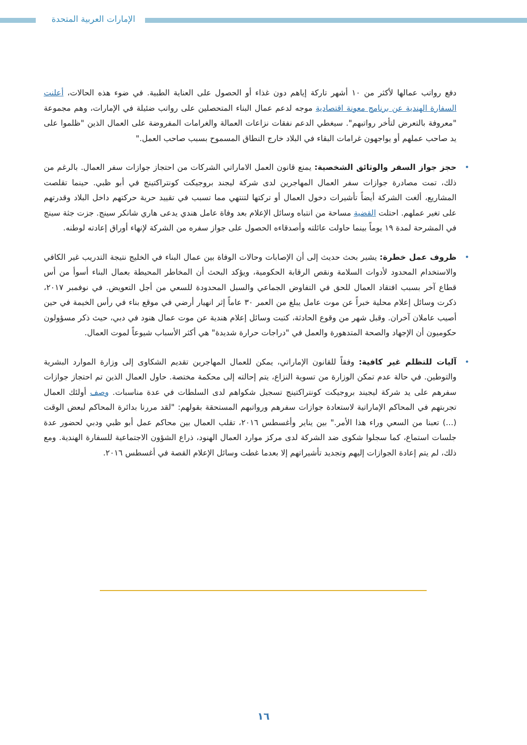الإمارات العربية المتحدة
دفع رواتب عمالها لأكثر من ١٠ أشهر تاركة إياهم دون غذاء أو الحصول على العناية الطبية. في ضوء هذه الحالات، أعلنت السفارة الهندية عن برنامج معونة اقتصادية موجه لدعم عمال البناء المتحصلين على رواتب ضئيلة في الإمارات، وهم مجموعة "معروفة بالتعرض لتأخر رواتبهم". سيغطي الدعم نفقات نزاعات العمالة والغرامات المفروضة على العمال الذين "ظلموا على يد صاحب عملهم أو يواجهون غرامات البقاء في البلاد خارج النطاق المسموح بسبب صاحب العمل."
• حجز جواز السفر والوثائق الشخصية: يمنع قانون العمل الاماراتي الشركات من احتجاز جوازات سفر العمال. بالرغم من ذلك، تمت مصادرة جوازات سفر العمال المهاجرين لدى شركة ليجند بروجيكت كونتراكتينج في أبو ظبي. حينما تقلصت المشاريع، ألغت الشركة أيضاً تأشيرات دخول العمال أو تركتها لتنتهي مما تسبب في تقييد حرية حركتهم داخل البلاد وقدرتهم على تغير عملهم. احتلت القضية مساحة من انتباه وسائل الإعلام بعد وفاة عامل هندي يدعى هاري شانكر سينج. جزت جثة سينج في المشرحة لمدة ١٩ يوماً بينما حاولت عائلته وأصدقاءه الحصول على جواز سفره من الشركة لإنهاء أوراق إعادته لوطنه.
• ظروف عمل خطرة: يشير بحث حديث إلى أن الإصابات وحالات الوفاة بين عمال البناء في الخليج نتيجة التدريب غير الكافي والاستخدام المحدود لأدوات السلامة ونقص الرقابة الحكومية، ويؤكد البحث أن المخاطر المحيطة بعمال البناء أسوأ من أس قطاع آخر بسبب افتقاد العمال للحق في التفاوض الجماعي والسبل المحدودة للسعي من أجل التعويض. في نوفمبر ٢٠١٧، ذكرت وسائل إعلام محلية خبراً عن موت عامل يبلغ من العمر ٣٠ عاماً إثر انهيار أرضي في موقع بناء في رأس الخيمة في حين أصيب عاملان آخران. وقبل شهر من وقوع الحادثة، كتبت وسائل إعلام هندية عن موت عمال هنود في دبي، حيث ذكر مسؤولون حكوميون أن الإجهاد والصحة المتدهورة والعمل في "دراجات حرارة شديدة" هي أكثر الأسباب شيوعاً لموت العمال.
• آليات للتظلم غير كافية: وفقاً للقانون الإماراتي، يمكن للعمال المهاجرين تقديم الشكاوى إلى وزارة الموارد البشرية والتوطين. في حالة عدم تمكن الوزارة من تسوية النزاع، يتم إحالته إلى محكمة مختصة. حاول العمال الذين تم احتجاز جوازات سفرهم على يد شركة ليجيند بروجيكت كونتراكتينج تسجيل شكواهم لدى السلطات في عدة مناسبات. وصف أولئك العمال تجربتهم في المحاكم الإماراتية لاستعادة جوازات سفرهم ورواتبهم المستحقة بقولهم: "لقد مررنا بدائرة المحاكم لبعض الوقت (...) تعبنا من السعي وراء هذا الأمر." بين يناير وأغسطس ٢٠١٦، تقلب العمال بين محاكم عمل أبو ظبي ودبي لحضور عدة جلسات استماع، كما سجلوا شكوى ضد الشركة لدى مركز موارد العمال الهنود، ذراع الشؤون الاجتماعية للسفارة الهندية. ومع ذلك، لم يتم إعادة الجوازات إليهم وتجديد تأشيراتهم إلا بعدما غطت وسائل الإعلام القصة في أغسطس ٢٠١٦.
١٦